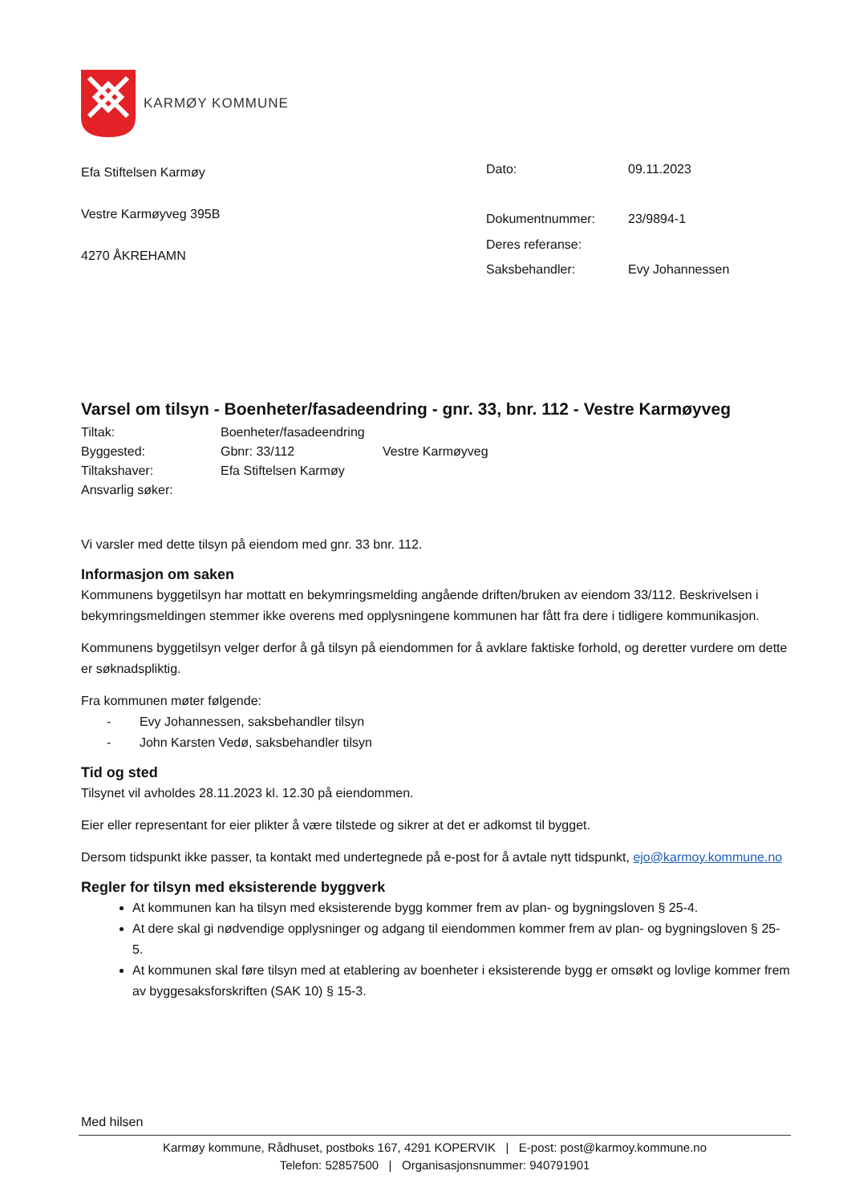KARMØY KOMMUNE
Efa Stiftelsen Karmøy
Vestre Karmøyveg 395B
4270 ÅKREHAMN
| Dato: | 09.11.2023 |
| Dokumentnummer: | 23/9894-1 |
| Deres referanse: | |
| Saksbehandler: | Evy Johannessen |
Varsel om tilsyn - Boenheter/fasadeendring - gnr. 33, bnr. 112 - Vestre Karmøyveg
| Tiltak: | Boenheter/fasadeendring | |
| Byggested: | Gbnr: 33/112 | Vestre Karmøyveg |
| Tiltakshaver: | Efa Stiftelsen Karmøy | |
| Ansvarlig søker: | | |
Vi varsler med dette tilsyn på eiendom med gnr. 33 bnr. 112.
Informasjon om saken
Kommunens byggetilsyn har mottatt en bekymringsmelding angående driften/bruken av eiendom 33/112. Beskrivelsen i bekymringsmeldingen stemmer ikke overens med opplysningene kommunen har fått fra dere i tidligere kommunikasjon.
Kommunens byggetilsyn velger derfor å gå tilsyn på eiendommen for å avklare faktiske forhold, og deretter vurdere om dette er søknadspliktig.
Fra kommunen møter følgende:
- Evy Johannessen, saksbehandler tilsyn
- John Karsten Vedø, saksbehandler tilsyn
Tid og sted
Tilsynet vil avholdes 28.11.2023 kl. 12.30 på eiendommen.
Eier eller representant for eier plikter å være tilstede og sikrer at det er adkomst til bygget.
Dersom tidspunkt ikke passer, ta kontakt med undertegnede på e-post for å avtale nytt tidspunkt, ejo@karmoy.kommune.no
Regler for tilsyn med eksisterende byggverk
At kommunen kan ha tilsyn med eksisterende bygg kommer frem av plan- og bygningsloven § 25-4.
At dere skal gi nødvendige opplysninger og adgang til eiendommen kommer frem av plan- og bygningsloven § 25-5.
At kommunen skal føre tilsyn med at etablering av boenheter i eksisterende bygg er omsøkt og lovlige kommer frem av byggesaksforskriften (SAK 10) § 15-3.
Med hilsen
Karmøy kommune, Rådhuset, postboks 167, 4291 KOPERVIK | E-post: post@karmoy.kommune.no
Telefon: 52857500 | Organisasjonsnummer: 940791901